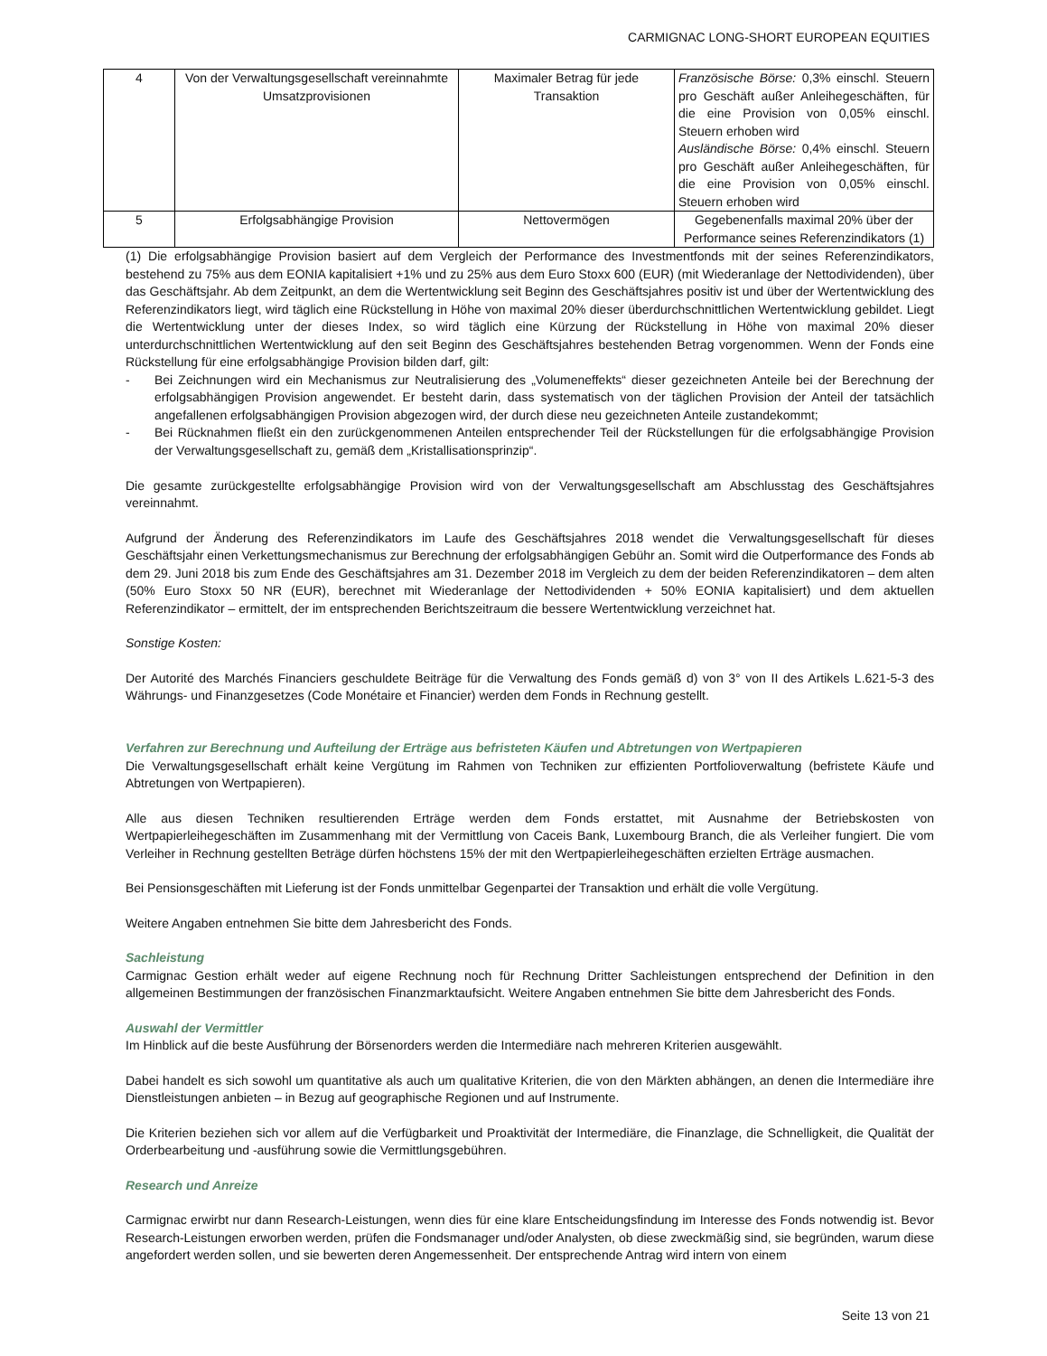CARMIGNAC LONG-SHORT EUROPEAN EQUITIES
| 4 | Von der Verwaltungsgesellschaft vereinnahmte Umsatzprovisionen | Maximaler Betrag für jede Transaktion | Französische Börse: 0,3% einschl. Steuern pro Geschäft außer Anleihegeschäften, für die eine Provision von 0,05% einschl. Steuern erhoben wird Ausländische Börse: 0,4% einschl. Steuern pro Geschäft außer Anleihegeschäften, für die eine Provision von 0,05% einschl. Steuern erhoben wird |
| 5 | Erfolgsabhängige Provision | Nettovermögen | Gegebenenfalls maximal 20% über der Performance seines Referenzindikators (1) |
(1) Die erfolgsabhängige Provision basiert auf dem Vergleich der Performance des Investmentfonds mit der seines Referenzindikators, bestehend zu 75% aus dem EONIA kapitalisiert +1% und zu 25% aus dem Euro Stoxx 600 (EUR) (mit Wiederanlage der Nettodividenden), über das Geschäftsjahr. Ab dem Zeitpunkt, an dem die Wertentwicklung seit Beginn des Geschäftsjahres positiv ist und über der Wertentwicklung des Referenzindikators liegt, wird täglich eine Rückstellung in Höhe von maximal 20% dieser überdurchschnittlichen Wertentwicklung gebildet. Liegt die Wertentwicklung unter der dieses Index, so wird täglich eine Kürzung der Rückstellung in Höhe von maximal 20% dieser unterdurchschnittlichen Wertentwicklung auf den seit Beginn des Geschäftsjahres bestehenden Betrag vorgenommen. Wenn der Fonds eine Rückstellung für eine erfolgsabhängige Provision bilden darf, gilt:
- Bei Zeichnungen wird ein Mechanismus zur Neutralisierung des „Volumeneffekts“ dieser gezeichneten Anteile bei der Berechnung der erfolgsabhängigen Provision angewendet. Er besteht darin, dass systematisch von der täglichen Provision der Anteil der tatsächlich angefallenen erfolgsabhängigen Provision abgezogen wird, der durch diese neu gezeichneten Anteile zustandekommt;
- Bei Rücknahmen fließt ein den zurückgenommenen Anteilen entsprechender Teil der Rückstellungen für die erfolgsabhängige Provision der Verwaltungsgesellschaft zu, gemäß dem „Kristallisationsprinzip“.
Die gesamte zurückgestellte erfolgsabhängige Provision wird von der Verwaltungsgesellschaft am Abschlusstag des Geschäftsjahres vereinnahmt.
Aufgrund der Änderung des Referenzindikators im Laufe des Geschäftsjahres 2018 wendet die Verwaltungsgesellschaft für dieses Geschäftsjahr einen Verkettungsmechanismus zur Berechnung der erfolgsabhängigen Gebühr an. Somit wird die Outperformance des Fonds ab dem 29. Juni 2018 bis zum Ende des Geschäftsjahres am 31. Dezember 2018 im Vergleich zu dem der beiden Referenzindikatoren – dem alten (50% Euro Stoxx 50 NR (EUR), berechnet mit Wiederanlage der Nettodividenden + 50% EONIA kapitalisiert) und dem aktuellen Referenzindikator – ermittelt, der im entsprechenden Berichtszeitraum die bessere Wertentwicklung verzeichnet hat.
Sonstige Kosten:
Der Autorité des Marchés Financiers geschuldete Beiträge für die Verwaltung des Fonds gemäß d) von 3° von II des Artikels L.621-5-3 des Währungs- und Finanzgesetzes (Code Monétaire et Financier) werden dem Fonds in Rechnung gestellt.
Verfahren zur Berechnung und Aufteilung der Erträge aus befristeten Käufen und Abtretungen von Wertpapieren
Die Verwaltungsgesellschaft erhält keine Vergütung im Rahmen von Techniken zur effizienten Portfolioverwaltung (befristete Käufe und Abtretungen von Wertpapieren).
Alle aus diesen Techniken resultierenden Erträge werden dem Fonds erstattet, mit Ausnahme der Betriebskosten von Wertpapierleihegeschäften im Zusammenhang mit der Vermittlung von Caceis Bank, Luxembourg Branch, die als Verleiher fungiert. Die vom Verleiher in Rechnung gestellten Beträge dürfen höchstens 15% der mit den Wertpapierleihegeschäften erzielten Erträge ausmachen.
Bei Pensionsgeschäften mit Lieferung ist der Fonds unmittelbar Gegenpartei der Transaktion und erhält die volle Vergütung.
Weitere Angaben entnehmen Sie bitte dem Jahresbericht des Fonds.
Sachleistung
Carmignac Gestion erhält weder auf eigene Rechnung noch für Rechnung Dritter Sachleistungen entsprechend der Definition in den allgemeinen Bestimmungen der französischen Finanzmarktaufsicht. Weitere Angaben entnehmen Sie bitte dem Jahresbericht des Fonds.
Auswahl der Vermittler
Im Hinblick auf die beste Ausführung der Börsenorders werden die Intermediäre nach mehreren Kriterien ausgewählt.
Dabei handelt es sich sowohl um quantitative als auch um qualitative Kriterien, die von den Märkten abhängen, an denen die Intermediäre ihre Dienstleistungen anbieten – in Bezug auf geographische Regionen und auf Instrumente.
Die Kriterien beziehen sich vor allem auf die Verfügbarkeit und Proaktivität der Intermediäre, die Finanzlage, die Schnelligkeit, die Qualität der Orderbearbeitung und -ausführung sowie die Vermittlungsgebühren.
Research und Anreize
Carmignac erwirbt nur dann Research-Leistungen, wenn dies für eine klare Entscheidungsfindung im Interesse des Fonds notwendig ist. Bevor Research-Leistungen erworben werden, prüfen die Fondsmanager und/oder Analysten, ob diese zweckmäßig sind, sie begründen, warum diese angefordert werden sollen, und sie bewerten deren Angemessenheit. Der entsprechende Antrag wird intern von einem
Seite 13 von 21